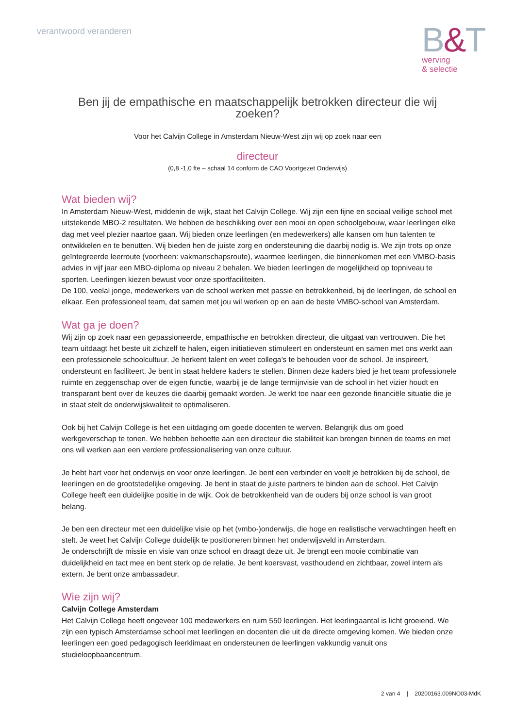verantwoord veranderen
B&T
werving
& selectie
Ben jij de empathische en maatschappelijk betrokken directeur die wij zoeken?
Voor het Calvijn College in Amsterdam Nieuw-West zijn wij op zoek naar een
directeur
(0,8 -1,0 fte – schaal 14 conform de CAO Voortgezet Onderwijs)
Wat bieden wij?
In Amsterdam Nieuw-West, middenin de wijk, staat het Calvijn College. Wij zijn een fijne en sociaal veilige school met uitstekende MBO-2 resultaten. We hebben de beschikking over een mooi en open schoolgebouw, waar leerlingen elke dag met veel plezier naartoe gaan. Wij bieden onze leerlingen (en medewerkers) alle kansen om hun talenten te ontwikkelen en te benutten. Wij bieden hen de juiste zorg en ondersteuning die daarbij nodig is. We zijn trots op onze geïntegreerde leerroute (voorheen: vakmanschapsroute), waarmee leerlingen, die binnenkomen met een VMBO-basis advies in vijf jaar een MBO-diploma op niveau 2 behalen. We bieden leerlingen de mogelijkheid op topniveau te sporten. Leerlingen kiezen bewust voor onze sportfaciliteiten.
De 100, veelal jonge, medewerkers van de school werken met passie en betrokkenheid, bij de leerlingen, de school en elkaar. Een professioneel team, dat samen met jou wil werken op en aan de beste VMBO-school van Amsterdam.
Wat ga je doen?
Wij zijn op zoek naar een gepassioneerde, empathische en betrokken directeur, die uitgaat van vertrouwen. Die het team uitdaagt het beste uit zichzelf te halen, eigen initiatieven stimuleert en ondersteunt en samen met ons werkt aan een professionele schoolcultuur. Je herkent talent en weet collega’s te behouden voor de school. Je inspireert, ondersteunt en faciliteert. Je bent in staat heldere kaders te stellen. Binnen deze kaders bied je het team professionele ruimte en zeggenschap over de eigen functie, waarbij je de lange termijnvisie van de school in het vizier houdt en transparant bent over de keuzes die daarbij gemaakt worden. Je werkt toe naar een gezonde financiële situatie die je in staat stelt de onderwijskwaliteit te optimaliseren.
Ook bij het Calvijn College is het een uitdaging om goede docenten te werven. Belangrijk dus om goed werkgeverschap te tonen. We hebben behoefte aan een directeur die stabiliteit kan brengen binnen de teams en met ons wil werken aan een verdere professionalisering van onze cultuur.
Je hebt hart voor het onderwijs en voor onze leerlingen. Je bent een verbinder en voelt je betrokken bij de school, de leerlingen en de grootstedelijke omgeving. Je bent in staat de juiste partners te binden aan de school. Het Calvijn College heeft een duidelijke positie in de wijk. Ook de betrokkenheid van de ouders bij onze school is van groot belang.
Je ben een directeur met een duidelijke visie op het (vmbo-)onderwijs, die hoge en realistische verwachtingen heeft en stelt. Je weet het Calvijn College duidelijk te positioneren binnen het onderwijsveld in Amsterdam.
Je onderschrijft de missie en visie van onze school en draagt deze uit. Je brengt een mooie combinatie van duidelijkheid en tact mee en bent sterk op de relatie. Je bent koersvast, vasthoudend en zichtbaar, zowel intern als extern. Je bent onze ambassadeur.
Wie zijn wij?
Calvijn College Amsterdam
Het Calvijn College heeft ongeveer 100 medewerkers en ruim 550 leerlingen. Het leerlingaantal is licht groeiend. We zijn een typisch Amsterdamse school met leerlingen en docenten die uit de directe omgeving komen. We bieden onze leerlingen een goed pedagogisch leerklimaat en ondersteunen de leerlingen vakkundig vanuit ons studieloopbaancentrum.
2 van 4 | 20200163.009NO03-MdK